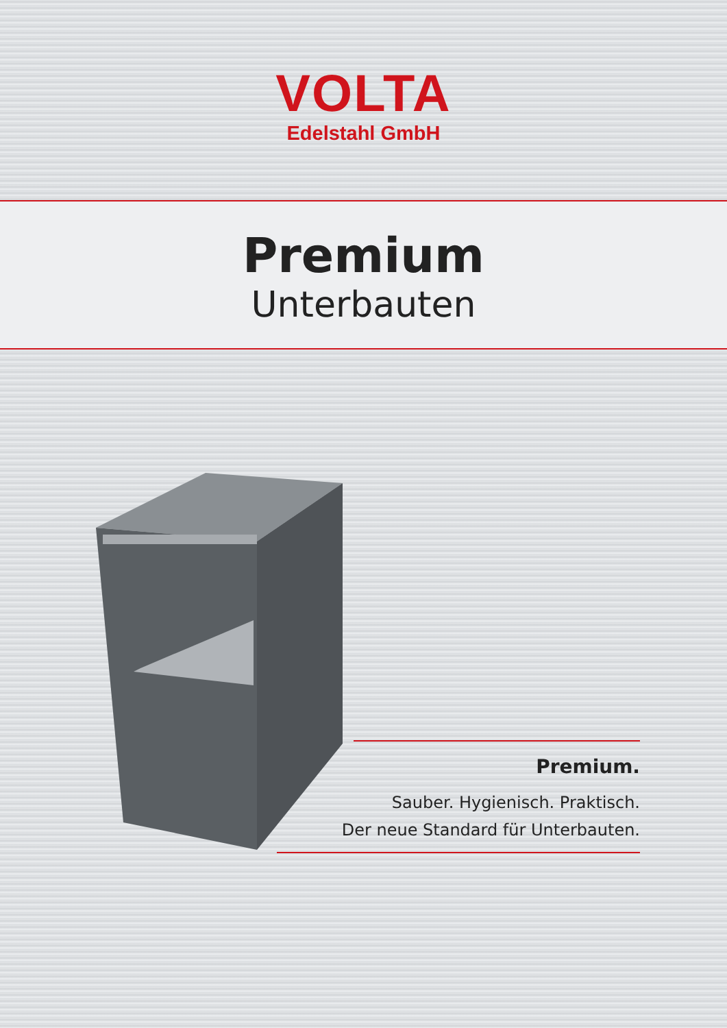VOLTA
Edelstahl GmbH
Premium
Unterbauten
Premium.
Sauber. Hygienisch. Praktisch.
Der neue Standard für Unterbauten.